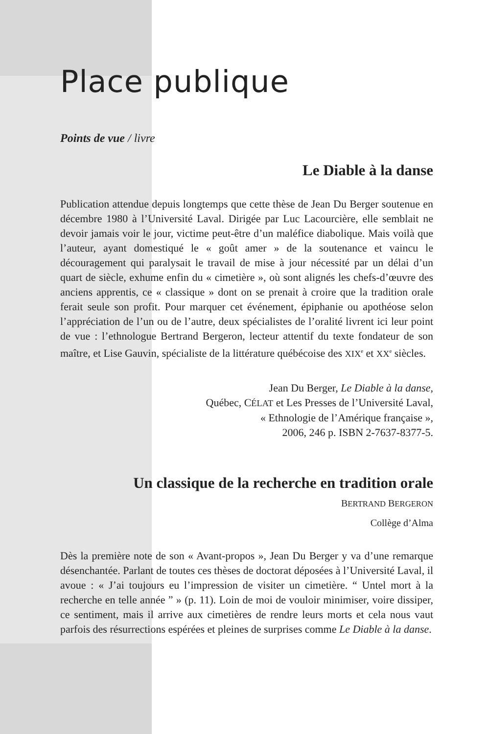Place publique
Points de vue / livre
Le Diable à la danse
Publication attendue depuis longtemps que cette thèse de Jean Du Berger soutenue en décembre 1980 à l’Université Laval. Dirigée par Luc Lacourcière, elle semblait ne devoir jamais voir le jour, victime peut-être d’un maléfice diabolique. Mais voilà que l’auteur, ayant domestiqué le « goût amer » de la soutenance et vaincu le découragement qui paralysait le travail de mise à jour nécessité par un délai d’un quart de siècle, exhume enfin du « cimetière », où sont alignés les chefs-d’œuvre des anciens apprentis, ce « classique » dont on se prenait à croire que la tradition orale ferait seule son profit. Pour marquer cet événement, épiphanie ou apothéose selon l’appréciation de l’un ou de l’autre, deux spécialistes de l’oralité livrent ici leur point de vue : l’ethnologue Bertrand Bergeron, lecteur attentif du texte fondateur de son maître, et Lise Gauvin, spécialiste de la littérature québécoise des XIX<sup>e</sup> et XX<sup>e</sup> siècles.
Jean Du Berger, Le Diable à la danse,
Québec, CÉLAT et Les Presses de l’Université Laval,
« Ethnologie de l’Amérique française »,
2006, 246 p. ISBN 2-7637-8377-5.
Un classique de la recherche en tradition orale
BERTRAND BERGERON
Collège d’Alma
Dès la première note de son « Avant-propos », Jean Du Berger y va d’une remarque désenchantée. Parlant de toutes ces thèses de doctorat déposées à l’Université Laval, il avoue : « J’ai toujours eu l’impression de visiter un cimetière. “ Untel mort à la recherche en telle année ” » (p. 11). Loin de moi de vouloir minimiser, voire dissiper, ce sentiment, mais il arrive aux cimetières de rendre leurs morts et cela nous vaut parfois des résurrections espérées et pleines de surprises comme Le Diable à la danse.